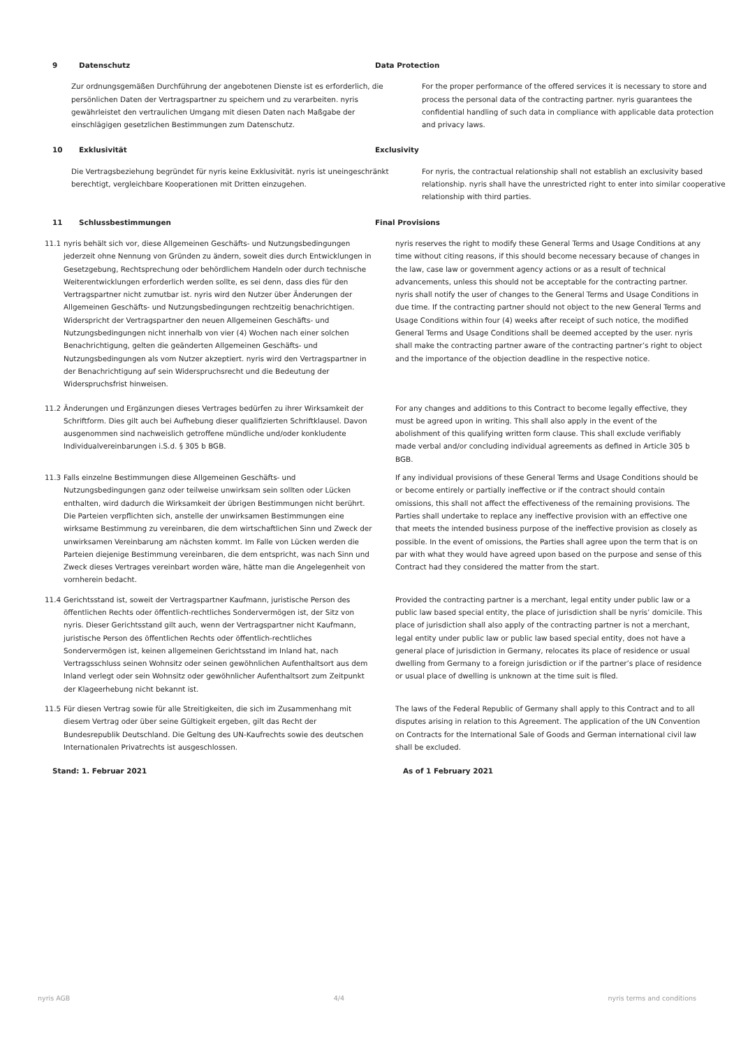9 Datenschutz Data Protection
Zur ordnungsgemäßen Durchführung der angebotenen Dienste ist es erforderlich, die persönlichen Daten der Vertragspartner zu speichern und zu verarbeiten. nyris gewährleistet den vertraulichen Umgang mit diesen Daten nach Maßgabe der einschlägigen gesetzlichen Bestimmungen zum Datenschutz.
For the proper performance of the offered services it is necessary to store and process the personal data of the contracting partner. nyris guarantees the confidential handling of such data in compliance with applicable data protection and privacy laws.
10 Exklusivität Exclusivity
Die Vertragsbeziehung begründet für nyris keine Exklusivität. nyris ist uneingeschränkt berechtigt, vergleichbare Kooperationen mit Dritten einzugehen.
For nyris, the contractual relationship shall not establish an exclusivity based relationship. nyris shall have the unrestricted right to enter into similar cooperative relationship with third parties.
11 Schlussbestimmungen Final Provisions
11.1 nyris behält sich vor, diese Allgemeinen Geschäfts- und Nutzungsbedingungen jederzeit ohne Nennung von Gründen zu ändern, soweit dies durch Entwicklungen in Gesetzgebung, Rechtsprechung oder behördlichem Handeln oder durch technische Weiterentwicklungen erforderlich werden sollte, es sei denn, dass dies für den Vertragspartner nicht zumutbar ist. nyris wird den Nutzer über Änderungen der Allgemeinen Geschäfts- und Nutzungsbedingungen rechtzeitig benachrichtigen. Widerspricht der Vertragspartner den neuen Allgemeinen Geschäfts- und Nutzungsbedingungen nicht innerhalb von vier (4) Wochen nach einer solchen Benachrichtigung, gelten die geänderten Allgemeinen Geschäfts- und Nutzungsbedingungen als vom Nutzer akzeptiert. nyris wird den Vertragspartner in der Benachrichtigung auf sein Widerspruchsrecht und die Bedeutung der Widerspruchsfrist hinweisen.
nyris reserves the right to modify these General Terms and Usage Conditions at any time without citing reasons, if this should become necessary because of changes in the law, case law or government agency actions or as a result of technical advancements, unless this should not be acceptable for the contracting partner. nyris shall notify the user of changes to the General Terms and Usage Conditions in due time. If the contracting partner should not object to the new General Terms and Usage Conditions within four (4) weeks after receipt of such notice, the modified General Terms and Usage Conditions shall be deemed accepted by the user. nyris shall make the contracting partner aware of the contracting partner’s right to object and the importance of the objection deadline in the respective notice.
11.2 Änderungen und Ergänzungen dieses Vertrages bedürfen zu ihrer Wirksamkeit der Schriftform. Dies gilt auch bei Aufhebung dieser qualifizierten Schriftklausel. Davon ausgenommen sind nachweislich getroffene mündliche und/oder konkludente Individualvereinbarungen i.S.d. § 305 b BGB.
For any changes and additions to this Contract to become legally effective, they must be agreed upon in writing. This shall also apply in the event of the abolishment of this qualifying written form clause. This shall exclude verifiably made verbal and/or concluding individual agreements as defined in Article 305 b BGB.
11.3 Falls einzelne Bestimmungen diese Allgemeinen Geschäfts- und Nutzungsbedingungen ganz oder teilweise unwirksam sein sollten oder Lücken enthalten, wird dadurch die Wirksamkeit der übrigen Bestimmungen nicht berührt. Die Parteien verpflichten sich, anstelle der unwirksamen Bestimmungen eine wirksame Bestimmung zu vereinbaren, die dem wirtschaftlichen Sinn und Zweck der unwirksamen Vereinbarung am nächsten kommt. Im Falle von Lücken werden die Parteien diejenige Bestimmung vereinbaren, die dem entspricht, was nach Sinn und Zweck dieses Vertrages vereinbart worden wäre, hätte man die Angelegenheit von vornherein bedacht.
If any individual provisions of these General Terms and Usage Conditions should be or become entirely or partially ineffective or if the contract should contain omissions, this shall not affect the effectiveness of the remaining provisions. The Parties shall undertake to replace any ineffective provision with an effective one that meets the intended business purpose of the ineffective provision as closely as possible. In the event of omissions, the Parties shall agree upon the term that is on par with what they would have agreed upon based on the purpose and sense of this Contract had they considered the matter from the start.
11.4 Gerichtsstand ist, soweit der Vertragspartner Kaufmann, juristische Person des öffentlichen Rechts oder öffentlich-rechtliches Sondervermögen ist, der Sitz von nyris. Dieser Gerichtsstand gilt auch, wenn der Vertragspartner nicht Kaufmann, juristische Person des öffentlichen Rechts oder öffentlich-rechtliches Sondervermögen ist, keinen allgemeinen Gerichtsstand im Inland hat, nach Vertragsschluss seinen Wohnsitz oder seinen gewöhnlichen Aufenthaltsort aus dem Inland verlegt oder sein Wohnsitz oder gewöhnlicher Aufenthaltsort zum Zeitpunkt der Klageerhebung nicht bekannt ist.
Provided the contracting partner is a merchant, legal entity under public law or a public law based special entity, the place of jurisdiction shall be nyris’ domicile. This place of jurisdiction shall also apply of the contracting partner is not a merchant, legal entity under public law or public law based special entity, does not have a general place of jurisdiction in Germany, relocates its place of residence or usual dwelling from Germany to a foreign jurisdiction or if the partner’s place of residence or usual place of dwelling is unknown at the time suit is filed.
11.5 Für diesen Vertrag sowie für alle Streitigkeiten, die sich im Zusammenhang mit diesem Vertrag oder über seine Gültigkeit ergeben, gilt das Recht der Bundesrepublik Deutschland. Die Geltung des UN-Kaufrechts sowie des deutschen Internationalen Privatrechts ist ausgeschlossen.
The laws of the Federal Republic of Germany shall apply to this Contract and to all disputes arising in relation to this Agreement. The application of the UN Convention on Contracts for the International Sale of Goods and German international civil law shall be excluded.
Stand: 1. Februar 2021 As of 1 February 2021
nyris AGB 4/4 nyris terms and conditions